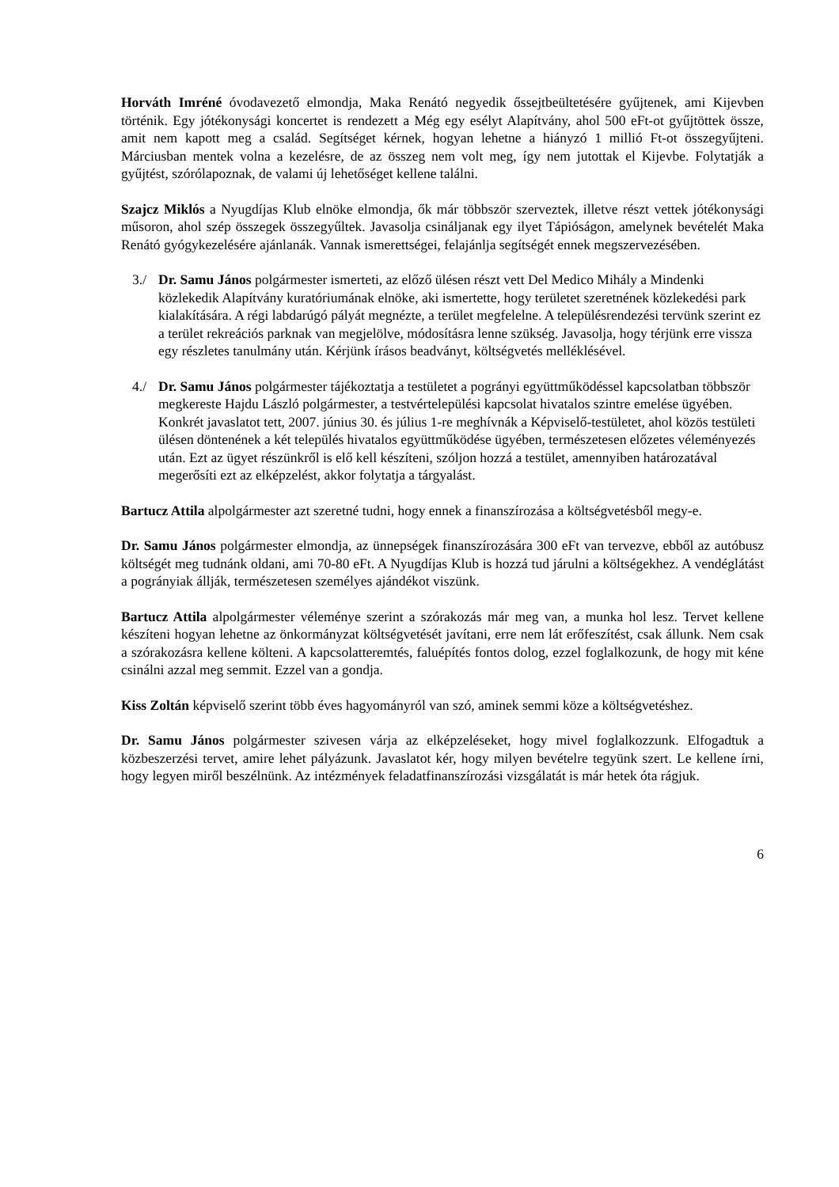Horváth Imréné óvodavezető elmondja, Maka Renátó negyedik őssejtbeültetésére gyűjtenek, ami Kijevben történik. Egy jótékonysági koncertet is rendezett a Még egy esélyt Alapítvány, ahol 500 eFt-ot gyűjtöttek össze, amit nem kapott meg a család. Segítséget kérnek, hogyan lehetne a hiányzó 1 millió Ft-ot összegyűjteni. Márciusban mentek volna a kezelésre, de az összeg nem volt meg, így nem jutottak el Kijevbe. Folytatják a gyűjtést, szórólapoznak, de valami új lehetőséget kellene találni.
Szajcz Miklós a Nyugdíjas Klub elnöke elmondja, ők már többször szerveztek, illetve részt vettek jótékonysági műsoron, ahol szép összegek összegyűltek. Javasolja csináljanak egy ilyet Tápióságon, amelynek bevételét Maka Renátó gyógykezelésére ajánlanák. Vannak ismerettségei, felajánlja segítségét ennek megszervezésében.
3./ Dr. Samu János polgármester ismerteti, az előző ülésen részt vett Del Medico Mihály a Mindenki közlekedik Alapítvány kuratóriumának elnöke, aki ismertette, hogy területet szeretnének közlekedési park kialakítására. A régi labdarúgó pályát megnézte, a terület megfelelne. A településrendezési tervünk szerint ez a terület rekreációs parknak van megjelölve, módosításra lenne szükség. Javasolja, hogy térjünk erre vissza egy részletes tanulmány után. Kérjünk írásos beadványt, költségvetés melléklésével.
4./ Dr. Samu János polgármester tájékoztatja a testületet a pogrányi együttműködéssel kapcsolatban többször megkereste Hajdu László polgármester, a testvértelepülési kapcsolat hivatalos szintre emelése ügyében. Konkrét javaslatot tett, 2007. június 30. és július 1-re meghívnák a Képviselő-testületet, ahol közös testületi ülésen döntenének a két település hivatalos együttműködése ügyében, természetesen előzetes véleményezés után. Ezt az ügyet részünkről is elő kell készíteni, szóljon hozzá a testület, amennyiben határozatával megerősíti ezt az elképzelést, akkor folytatja a tárgyalást.
Bartucz Attila alpolgármester azt szeretné tudni, hogy ennek a finanszírozása a költségvetésből megy-e.
Dr. Samu János polgármester elmondja, az ünnepségek finanszírozására 300 eFt van tervezve, ebből az autóbusz költségét meg tudnánk oldani, ami 70-80 eFt. A Nyugdíjas Klub is hozzá tud járulni a költségekhez. A vendéglátást a pogrányiak állják, természetesen személyes ajándékot viszünk.
Bartucz Attila alpolgármester véleménye szerint a szórakozás már meg van, a munka hol lesz. Tervet kellene készíteni hogyan lehetne az önkormányzat költségvetését javítani, erre nem lát erőfeszítést, csak állunk. Nem csak a szórakozásra kellene költeni. A kapcsolatteremtés, faluépítés fontos dolog, ezzel foglalkozunk, de hogy mit kéne csinálni azzal meg semmit. Ezzel van a gondja.
Kiss Zoltán képviselő szerint több éves hagyományról van szó, aminek semmi köze a költségvetéshez.
Dr. Samu János polgármester szivesen várja az elképzeléseket, hogy mivel foglalkozzunk. Elfogadtuk a közbeszerzési tervet, amire lehet pályázunk. Javaslatot kér, hogy milyen bevételre tegyünk szert. Le kellene írni, hogy legyen miről beszélnünk. Az intézmények feladatfinanszírozási vizsgálatát is már hetek óta rágjuk.
6